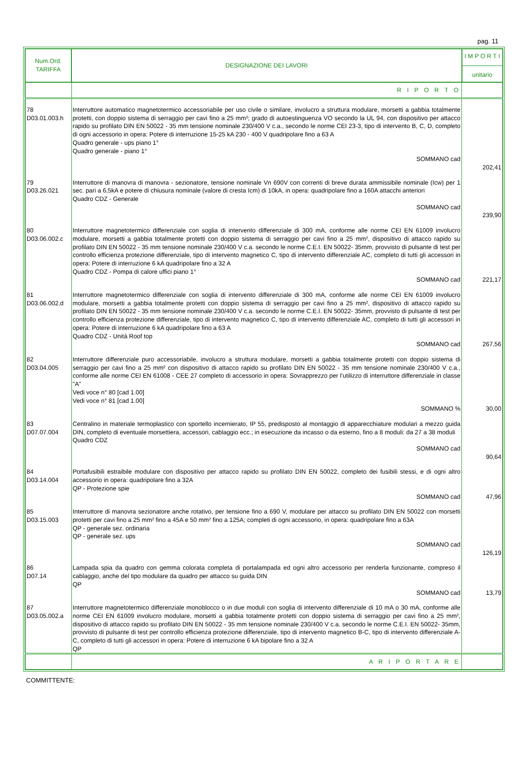pag. 11
| Num.Ord. TARIFFA | DESIGNAZIONE DEI LAVORI | I M P O R T I unitario |
| --- | --- | --- |
| | R I P O R T O | |
| 78 D03.01.003.h | Interruttore automatico magnetotermico accessoriabile per uso civile o similare, involucro a struttura modulare, morsetti a gabbia totalmente protetti, con doppio sistema di serraggio per cavi fino a 25 mm²; grado di autoestinguenza VO secondo la UL 94, con dispositivo per attacco rapido su profilato DIN EN 50022 - 35 mm tensione nominale 230/400 V c.a., secondo le norme CEI 23-3, tipo di intervento B, C, D, completo di ogni accessorio in opera: Potere di interruzione 15-25 kA 230 - 400 V quadripolare fino a 63 A Quadro generale - ups piano 1° Quadro generale - piano 1° SOMMANO cad | 202,41 |
| 79 D03.26.021 | Interruttore di manovra di manovra - sezionatore, tensione nominale Vn 690V con correnti di breve durata ammissibile nominale (Icw) per 1 sec. pari a 6,5kA e potere di chiusura nominale (valore di cresta Icm) di 10kA, in opera: quadripolare fino a 160A attacchi anteriori Quadro CDZ - Generale SOMMANO cad | 239,90 |
| 80 D03.06.002.c | Interruttore magnetotermico differenziale con soglia di intervento differenziale di 300 mA, conforme alle norme CEI EN 61009 involucro modulare, morsetti a gabbia totalmente protetti con doppio sistema di serraggio per cavi fino a 25 mm², dispositivo di attacco rapido su profilato DIN EN 50022 - 35 mm tensione nominale 230/400 V c.a. secondo le norme C.E.I. EN 50022- 35mm, provvisto di pulsante di test per controllo efficienza protezione differenziale, tipo di intervento magnetico C, tipo di intervento differenziale AC, completo di tutti gli accessori in opera: Potere di interruzione 6 kA quadripolare fino a 32 A Quadro CDZ - Pompa di calore uffici piano 1° SOMMANO cad | 221,17 |
| 81 D03.06.002.d | Interruttore magnetotermico differenziale con soglia di intervento differenziale di 300 mA, conforme alle norme CEI EN 61009 involucro modulare, morsetti a gabbia totalmente protetti con doppio sistema di serraggio per cavi fino a 25 mm², dispositivo di attacco rapido su profilato DIN EN 50022 - 35 mm tensione nominale 230/400 V c.a. secondo le norme C.E.I. EN 50022- 35mm, provvisto di pulsante di test per controllo efficienza protezione differenziale, tipo di intervento magnetico C, tipo di intervento differenziale AC, completo di tutti gli accessori in opera: Potere di interruzione 6 kA quadripolare fino a 63 A Quadro CDZ - Unità Roof top SOMMANO cad | 267,56 |
| 82 D03.04.005 | Interruttore differenziale puro accessoriabile, involucro a struttura modulare, morsetti a gabbia totalmente protetti con doppio sistema di serraggio per cavi fino a 25 mm² con dispositivo di attacco rapido su profilato DIN EN 50022 - 35 mm tensione nominale 230/400 V c.a., conforme alle norme CEI EN 61008 - CEE 27 completo di accessorio in opera: Sovrapprezzo per l’utilizzo di interruttore differenziale in classe "A" Vedi voce n° 80 [cad 1.00] Vedi voce n° 81 [cad 1.00] SOMMANO % | 30,00 |
| 83 D07.07.004 | Centralino in materiale termoplastico con sportello incernierato, IP 55, predisposto al montaggio di apparecchiature modulari a mezzo guida DIN, completo di eventuale morsettiera, accessori, cablaggio ecc.; in esecuzione da incasso o da esterno, fino a 8 moduli: da 27 a 38 moduli Quadro CDZ SOMMANO cad | 90,64 |
| 84 D03.14.004 | Portafusibili estraibile modulare con dispositivo per attacco rapido su profilato DIN EN 50022, completo dei fusibili stessi, e di ogni altro accessorio in opera: quadripolare fino a 32A QP - Protezione spie SOMMANO cad | 47,96 |
| 85 D03.15.003 | Interruttore di manovra sezionatore anche rotativo, per tensione fino a 690 V, modulare per attacco su profilato DIN EN 50022 con morsetti protetti per cavi fino a 25 mm² fino a 45A e 50 mm² fino a 125A; completi di ogni accessorio, in opera: quadripolare fino a 63A QP - generale sez. ordinaria QP - generale sez. ups SOMMANO cad | 126,19 |
| 86 D07.14 | Lampada spia da quadro con gemma colorata completa di portalampada ed ogni altro accessorio per renderla funzionante, compreso il cablaggio, anche del tipo modulare da quadro per attacco su guida DIN QP SOMMANO cad | 13,79 |
| 87 D03.05.002.a | Interruttore magnetotermico differenziale monoblocco o in due moduli con soglia di intervento differenziale di 10 mA o 30 mA, conforme alle norme CEI EN 61009 involucro modulare, morsetti a gabbia totalmente protetti con doppio sistema di serraggio per cavi fino a 25 mm², dispositivo di attacco rapido su profilato DIN EN 50022 - 35 mm tensione nominale 230/400 V c.a. secondo le norme C.E.I. EN 50022- 35mm, provvisto di pulsante di test per controllo efficienza protezione differenziale, tipo di intervento magnetico B-C, tipo di intervento differenziale A-C, completo di tutti gli accessori in opera: Potere di interruzione 6 kA bipolare fino a 32 A QP | |
| | A R I P O R T A R E | |
COMMITTENTE: